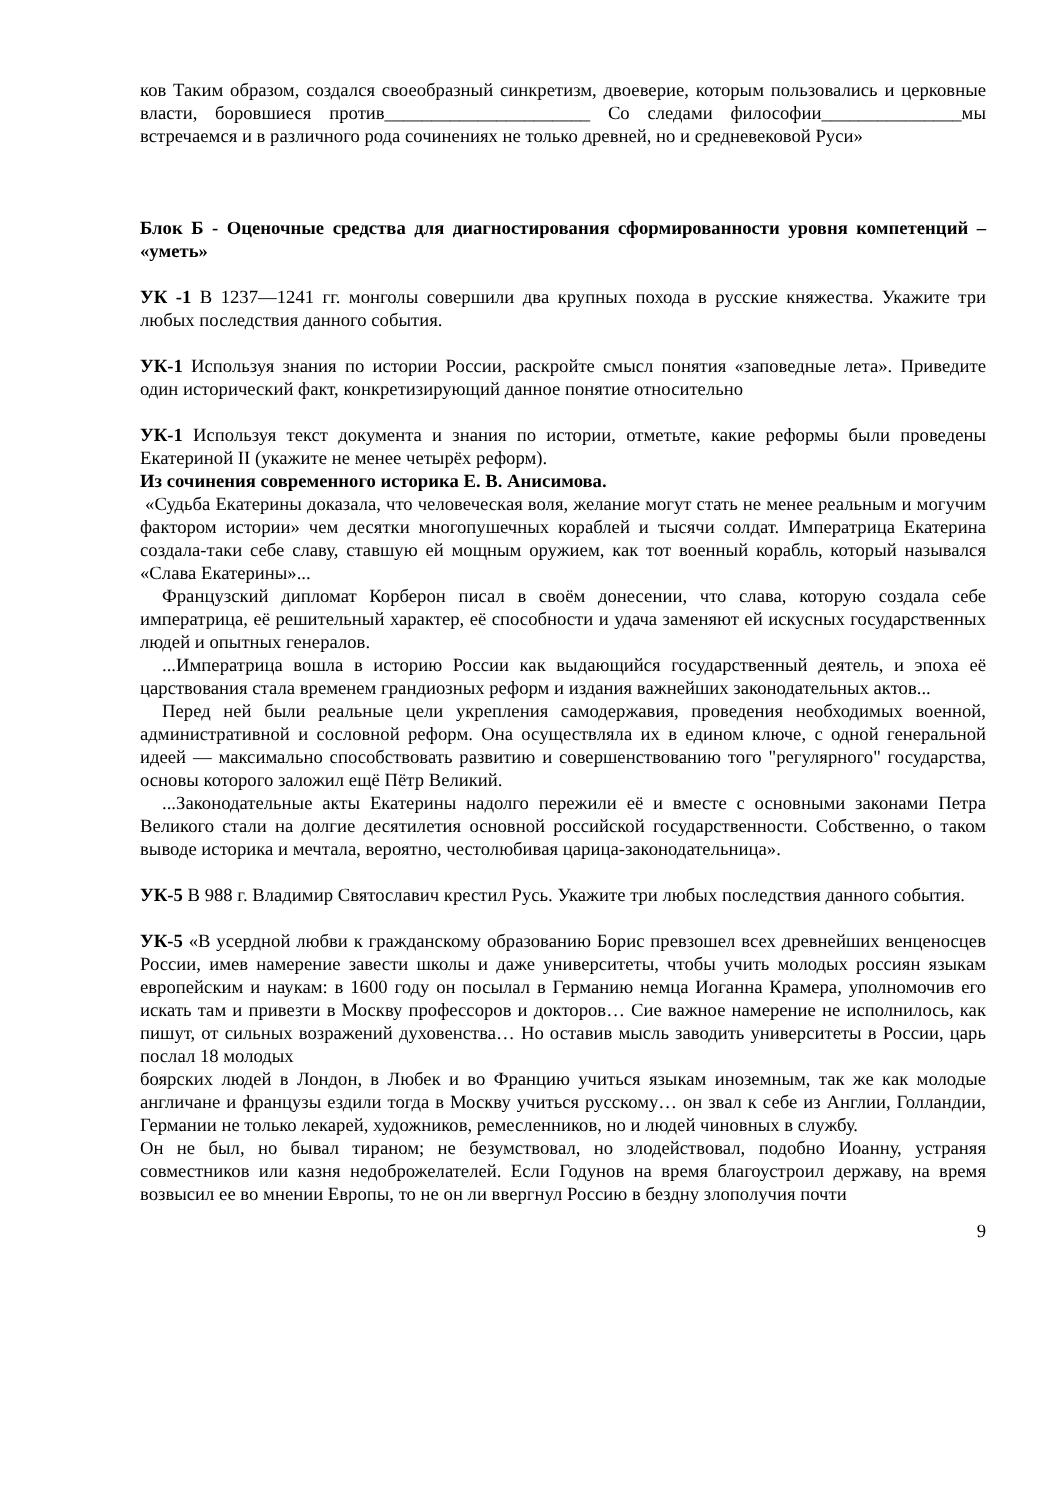ков Таким образом, создался своеобразный синкретизм, двоеверие, которым пользовались и церковные власти, боровшиеся против______________________ Со следами философии_______________мы встречаемся и в различного рода сочинениях не только древней, но и средневековой Руси»
Блок Б - Оценочные средства для диагностирования сформированности уровня компетенций – «уметь»
УК -1 В 1237—1241 гг. монголы совершили два крупных похода в русские княжества. Укажите три любых последствия данного события.
УК-1 Используя знания по истории России, раскройте смысл понятия «заповедные лета». Приведите один исторический факт, конкретизирующий данное понятие относительно
УК-1 Используя текст документа и знания по истории, отметьте, какие реформы были проведены Екатериной II (укажите не менее четырёх реформ).
Из сочинения современного историка Е. В. Анисимова.
«Судьба Екатерины доказала, что человеческая воля, желание могут стать не менее реальным и могучим фактором истории» чем десятки многопушечных кораблей и тысячи солдат. Императрица Екатерина создала-таки себе славу, ставшую ей мощным оружием, как тот военный корабль, который назывался «Слава Екатерины»...
Французский дипломат Корберон писал в своём донесении, что слава, которую создала себе императрица, её решительный характер, её способности и удача заменяют ей искусных государственных людей и опытных генералов.
...Императрица вошла в историю России как выдающийся государственный деятель, и эпоха её царствования стала временем грандиозных реформ и издания важнейших законодательных актов...
Перед ней были реальные цели укрепления самодержавия, проведения необходимых военной, административной и сословной реформ. Она осуществляла их в едином ключе, с одной генеральной идеей — максимально способствовать развитию и совершенствованию того "регулярного" государства, основы которого заложил ещё Пётр Великий.
...Законодательные акты Екатерины надолго пережили её и вместе с основными законами Петра Великого стали на долгие десятилетия основной российской государственности. Собственно, о таком выводе историка и мечтала, вероятно, честолюбивая царица-законодательница».
УК-5 В 988 г. Владимир Святославич крестил Русь. Укажите три любых последствия данного события.
УК-5 «В усердной любви к гражданскому образованию Борис превзошел всех древнейших венценосцев России, имев намерение завести школы и даже университеты, чтобы учить молодых россиян языкам европейским и наукам: в 1600 году он посылал в Германию немца Иоганна Крамера, уполномочив его искать там и привезти в Москву профессоров и докторов… Сие важное намерение не исполнилось, как пишут, от сильных возражений духовенства… Но оставив мысль заводить университеты в России, царь послал 18 молодых
боярских людей в Лондон, в Любек и во Францию учиться языкам иноземным, так же как молодые англичане и французы ездили тогда в Москву учиться русскому… он звал к себе из Англии, Голландии, Германии не только лекарей, художников, ремесленников, но и людей чиновных в службу.
Он не был, но бывал тираном; не безумствовал, но злодействовал, подобно Иоанну, устраняя совместников или казня недоброжелателей. Если Годунов на время благоустроил державу, на время возвысил ее во мнении Европы, то не он ли ввергнул Россию в бездну злополучия почти
9